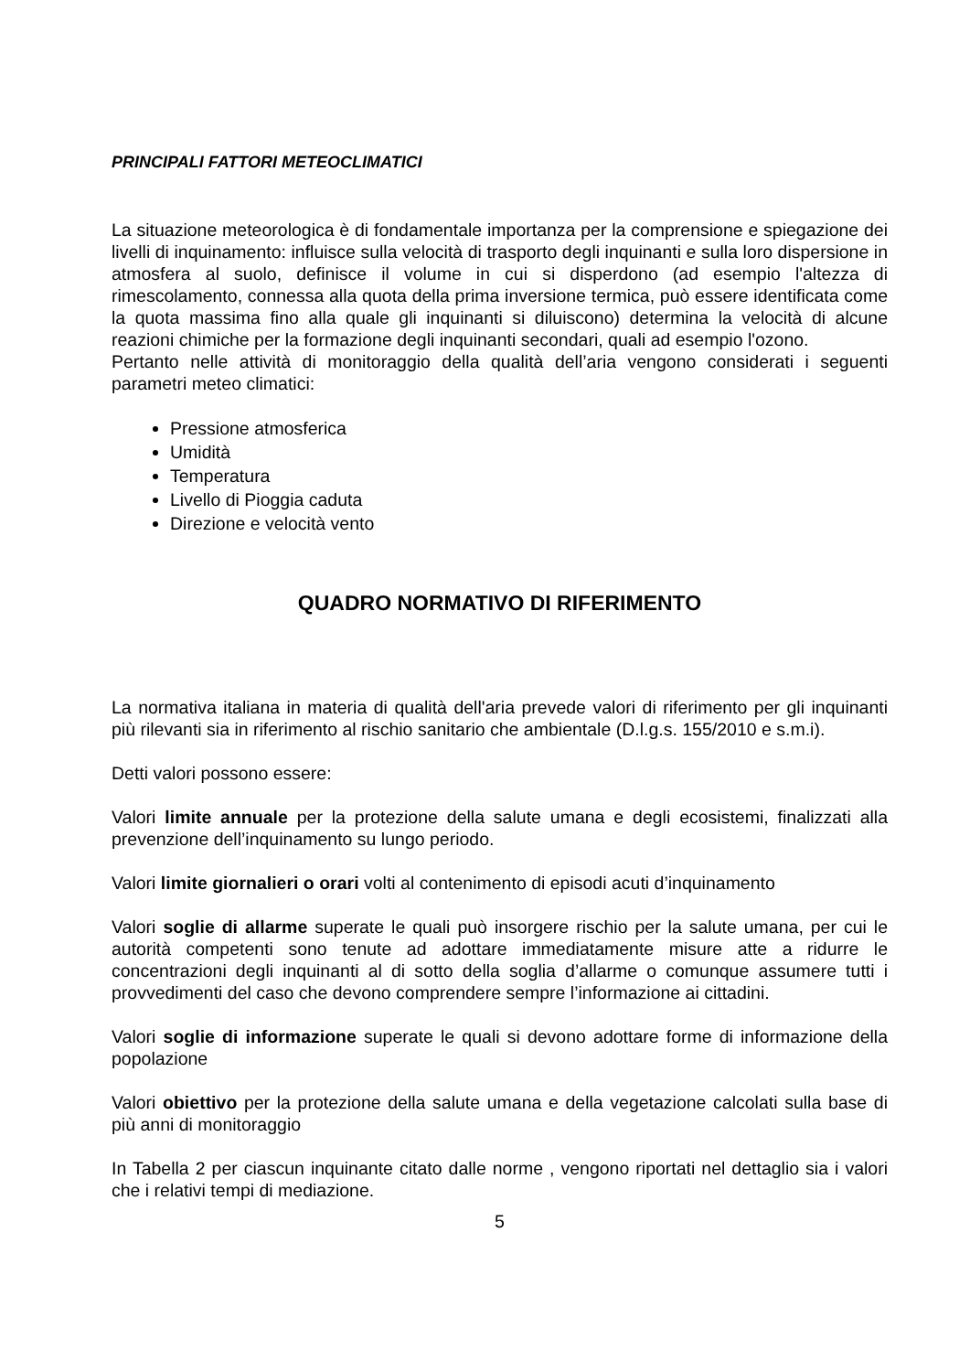PRINCIPALI FATTORI METEOCLIMATICI
La situazione meteorologica è di fondamentale importanza per la comprensione e spiegazione dei livelli di inquinamento: influisce sulla velocità di trasporto degli inquinanti e sulla loro dispersione in atmosfera al suolo, definisce il volume in cui si disperdono (ad esempio l'altezza di rimescolamento, connessa alla quota della prima inversione termica, può essere identificata come la quota massima fino alla quale gli inquinanti si diluiscono) determina la velocità di alcune reazioni chimiche per la formazione degli inquinanti secondari, quali ad esempio l'ozono.
Pertanto nelle attività di monitoraggio della qualità dell’aria vengono considerati i seguenti parametri meteo climatici:
Pressione atmosferica
Umidità
Temperatura
Livello di Pioggia caduta
Direzione e velocità vento
QUADRO NORMATIVO DI RIFERIMENTO
La normativa italiana in materia di qualità dell'aria prevede valori di riferimento per gli inquinanti più rilevanti sia in riferimento al rischio sanitario che ambientale (D.l.g.s. 155/2010 e s.m.i).
Detti valori possono essere:
Valori limite annuale per la protezione della salute umana e degli ecosistemi, finalizzati alla prevenzione dell’inquinamento su lungo periodo.
Valori limite giornalieri o orari volti al contenimento di episodi acuti d’inquinamento
Valori soglie di allarme superate le quali può insorgere rischio per la salute umana, per cui le autorità competenti sono tenute ad adottare immediatamente misure atte a ridurre le concentrazioni degli inquinanti al di sotto della soglia d’allarme o comunque assumere tutti i provvedimenti del caso che devono comprendere sempre l’informazione ai cittadini.
Valori soglie di informazione superate le quali si devono adottare forme di informazione della popolazione
Valori obiettivo per la protezione della salute umana e della vegetazione calcolati sulla base di più anni di monitoraggio
In Tabella 2 per ciascun inquinante citato dalle norme , vengono riportati nel dettaglio sia i valori che i relativi tempi di mediazione.
5